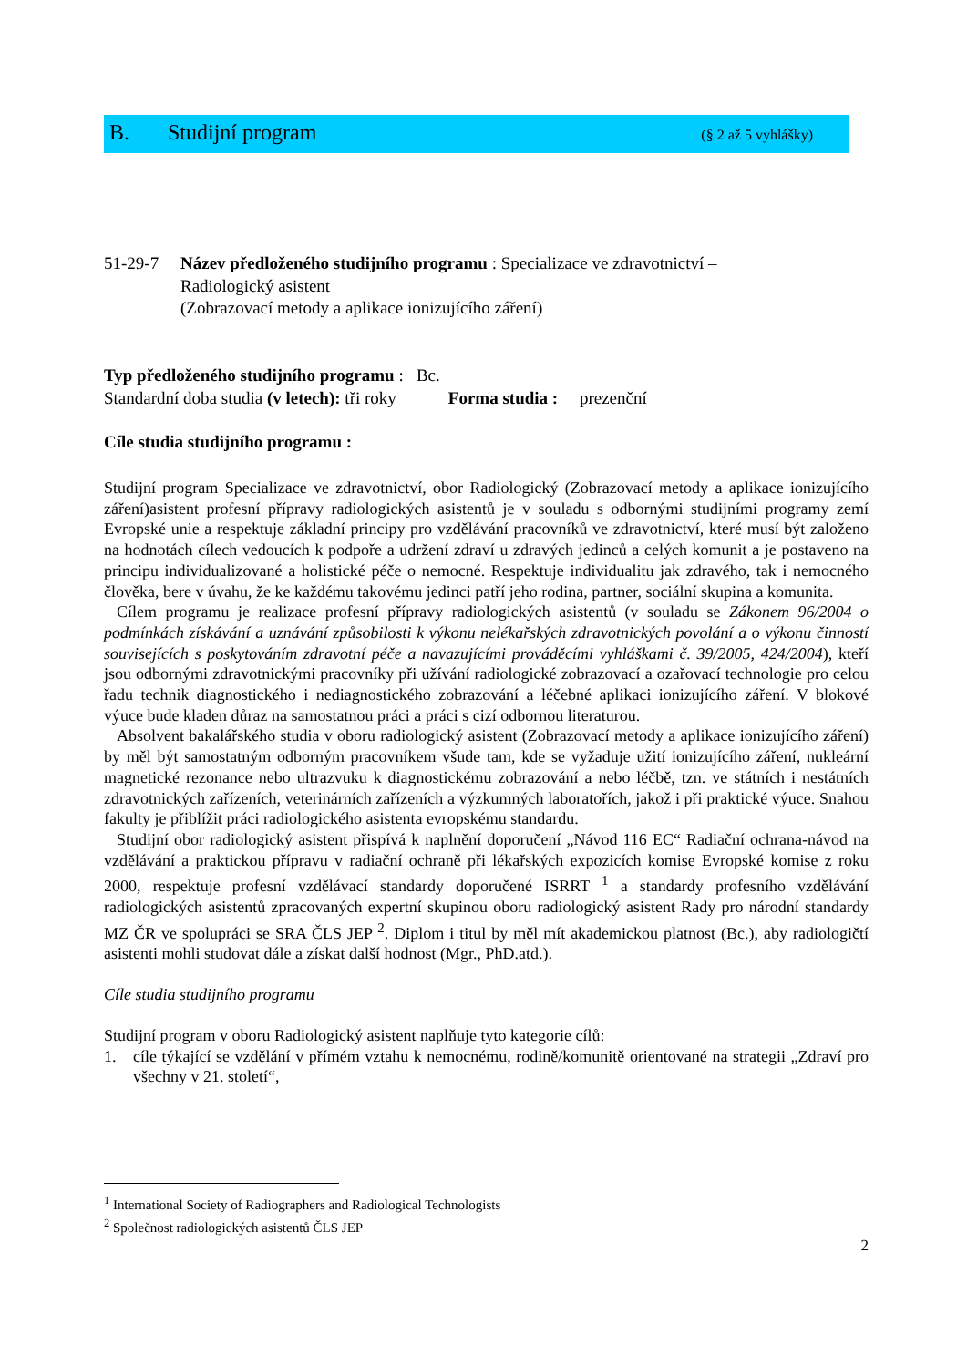B. Studijní program (§ 2 až 5 vyhlášky)
51-29-7 Název předloženého studijního programu : Specializace ve zdravotnictví –
Radiologický asistent
(Zobrazovací metody a aplikace ionizujícího záření)
Typ předloženého studijního programu : Bc.
Standardní doba studia (v letech): tři roky Forma studia : prezenční
Cíle studia studijního programu :
Studijní program Specializace ve zdravotnictví, obor Radiologický (Zobrazovací metody a aplikace ionizujícího záření)asistent profesní přípravy radiologických asistentů je v souladu s odbornými studijními programy zemí Evropské unie a respektuje základní principy pro vzdělávání pracovníků ve zdravotnictví, které musí být založeno na hodnotách cílech vedoucích k podpoře a udržení zdraví u zdravých jedinců a celých komunit a je postaveno na principu individualizované a holistické péče o nemocné. Respektuje individualitu jak zdravého, tak i nemocného člověka, bere v úvahu, že ke každému takovému jedinci patří jeho rodina, partner, sociální skupina a komunita.
Cílem programu je realizace profesní přípravy radiologických asistentů (v souladu se Zákonem 96/2004 o podmínkách získávání a uznávání způsobilosti k výkonu nelékařských zdravotnických povolání a o výkonu činností souvisejících s poskytováním zdravotní péče a navazujícími prováděcími vyhláškami č. 39/2005, 424/2004), kteří jsou odbornými zdravotnickými pracovníky při užívání radiologické zobrazovací a ozařovací technologie pro celou řadu technik diagnostického i nediagnostického zobrazování a léčebné aplikaci ionizujícího záření. V blokové výuce bude kladen důraz na samostatnou práci a práci s cizí odbornou literaturou.
Absolvent bakalářského studia v oboru radiologický asistent (Zobrazovací metody a aplikace ionizujícího záření) by měl být samostatným odborným pracovníkem všude tam, kde se vyžaduje užití ionizujícího záření, nukleární magnetické rezonance nebo ultrazvuku k diagnostickému zobrazování a nebo léčbě, tzn. ve státních i nestátních zdravotnických zařízeních, veterinárních zařízeních a výzkumných laboratořích, jakož i při praktické výuce. Snahou fakulty je přiblížit práci radiologického asistenta evropskému standardu.
Studijní obor radiologický asistent přispívá k naplnění doporučení „Návod 116 EC“ Radiační ochrana-návod na vzdělávání a praktickou přípravu v radiační ochraně při lékařských expozicích komise Evropské komise z roku 2000, respektuje profesní vzdělávací standardy doporučené ISRRT <sup>1</sup> a standardy profesního vzdělávání radiologických asistentů zpracovaných expertní skupinou oboru radiologický asistent Rady pro národní standardy MZ ČR ve spolupráci se SRA ČLS JEP <sup>2</sup>. Diplom i titul by měl mít akademickou platnost (Bc.), aby radiologičtí asistenti mohli studovat dále a získat další hodnost (Mgr., PhD.atd.).
Cíle studia studijního programu
Studijní program v oboru Radiologický asistent naplňuje tyto kategorie cílů:
1. cíle týkající se vzdělání v přímém vztahu k nemocnému, rodině/komunitě orientované na strategii „Zdraví pro všechny v 21. století“,
<sup>1</sup> International Society of Radiographers and Radiological Technologists
<sup>2</sup> Společnost radiologických asistentů ČLS JEP
2